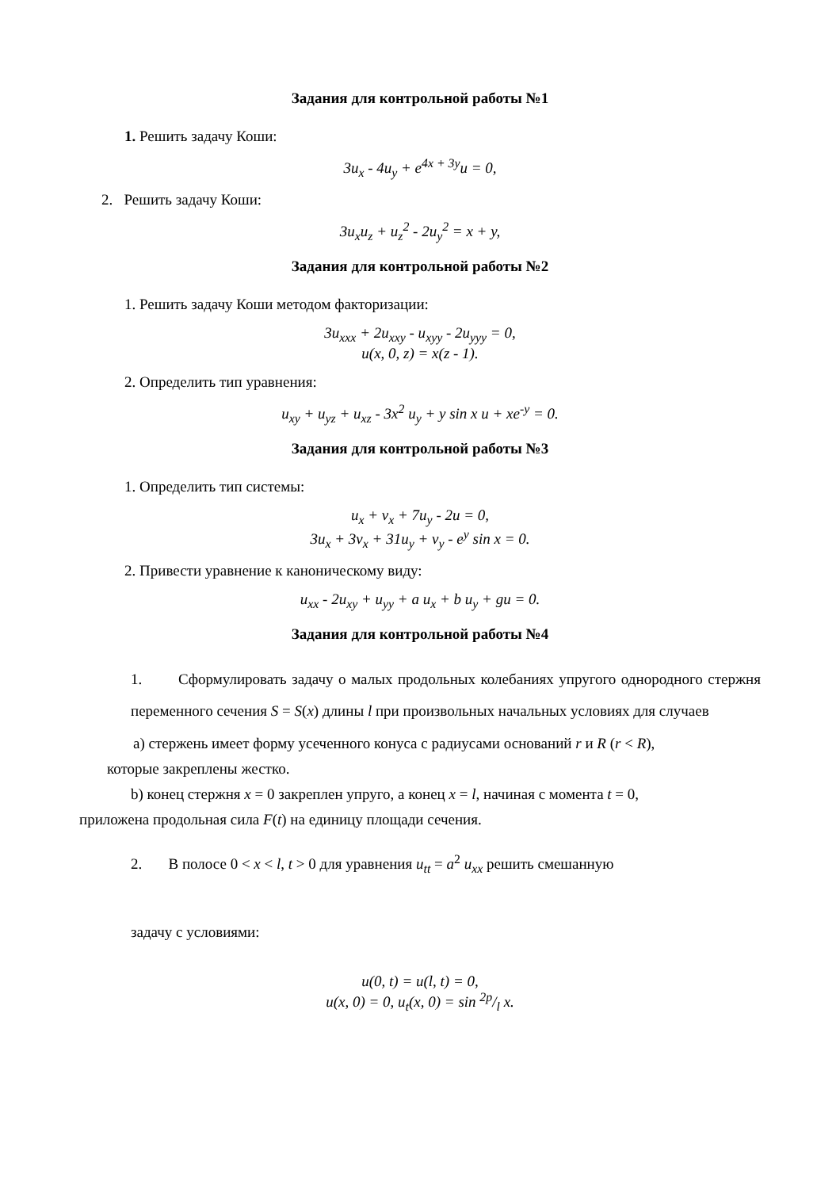Задания для контрольной работы №1
1. Решить задачу Коши:
3u<sub>x</sub> - 4u<sub>y</sub> + e<sup>4x + 3y</sup>u = 0,
2. Решить задачу Коши:
3u<sub>x</sub>u<sub>z</sub> + u<sub>z</sub><sup>2</sup> - 2u<sub>y</sub><sup>2</sup> = x + y,
Задания для контрольной работы №2
1. Решить задачу Коши методом факторизации:
3u<sub>xxx</sub> + 2u<sub>xxy</sub> - u<sub>xyy</sub> - 2u<sub>yyy</sub> = 0,
u(x, 0, z) = x(z - 1).
2. Определить тип уравнения:
u<sub>xy</sub> + u<sub>yz</sub> + u<sub>xz</sub> - 3x<sup>2</sup> u<sub>y</sub> + y sin x u + xe<sup>-y</sup> = 0.
Задания для контрольной работы №3
1. Определить тип системы:
u<sub>x</sub> + v<sub>x</sub> + 7u<sub>y</sub> - 2u = 0,
3u<sub>x</sub> + 3v<sub>x</sub> + 31u<sub>y</sub> + v<sub>y</sub> - e<sup>y</sup> sin x = 0.
2. Привести уравнение к каноническому виду:
u<sub>xx</sub> - 2u<sub>xy</sub> + u<sub>yy</sub> + a u<sub>x</sub> + b u<sub>y</sub> + gu = 0.
Задания для контрольной работы №4
1. Сформулировать задачу о малых продольных колебаниях упругого однородного стержня переменного сечения S = S(x) длины l при произвольных начальных условиях для случаев
a) стержень имеет форму усеченного конуса с радиусами оснований r и R (r < R),
которые закреплены жестко.
b) конец стержня x = 0 закреплен упруго, а конец x = l, начиная с момента t = 0,
приложена продольная сила F(t) на единицу площади сечения.
2. В полосе 0 < x < l, t > 0 для уравнения u<sub>tt</sub> = a<sup>2</sup> u<sub>xx</sub> решить смешанную
задачу с условиями:
u(0, t) = u(l, t) = 0,
u(x, 0) = 0, u<sub>t</sub>(x, 0) = sin 2p/l x.